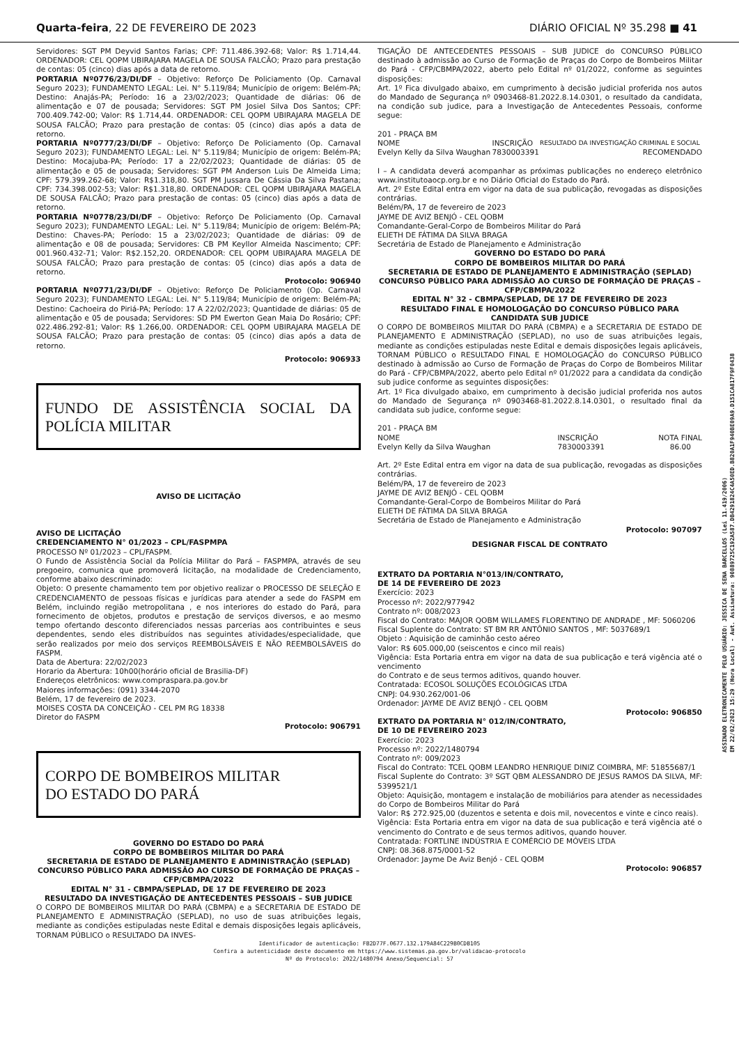Quarta-feira, 22 DE FEVEREIRO DE 2023 DIÁRIO OFICIAL Nº 35.298 ■ 41
Servidores: SGT PM Deyvid Santos Farias; CPF: 711.486.392-68; Valor: R$ 1.714,44. ORDENADOR: CEL QOPM UBIRAJARA MAGELA DE SOUSA FALCÃO; Prazo para prestação de contas: 05 (cinco) dias após a data de retorno.
PORTARIA Nº0776/23/DI/DF – Objetivo: Reforço De Policiamento (Op. Carnaval Seguro 2023); FUNDAMENTO LEGAL: Lei. N° 5.119/84; Município de origem: Belém-PA; Destino: Anajás-PA; Período: 16 a 23/02/2023; Quantidade de diárias: 06 de alimentação e 07 de pousada; Servidores: SGT PM Josiel Silva Dos Santos; CPF: 700.409.742-00; Valor: R$ 1.714,44. ORDENADOR: CEL QOPM UBIRAJARA MAGELA DE SOUSA FALCÃO; Prazo para prestação de contas: 05 (cinco) dias após a data de retorno.
PORTARIA Nº0777/23/DI/DF – Objetivo: Reforço De Policiamento (Op. Carnaval Seguro 2023); FUNDAMENTO LEGAL: Lei. N° 5.119/84; Município de origem: Belém-PA; Destino: Mocajuba-PA; Período: 17 a 22/02/2023; Quantidade de diárias: 05 de alimentação e 05 de pousada; Servidores: SGT PM Anderson Luis De Almeida Lima; CPF: 579.399.262-68; Valor: R$1.318,80. SGT PM Jussara De Cássia Da Silva Pastana; CPF: 734.398.002-53; Valor: R$1.318,80. ORDENADOR: CEL QOPM UBIRAJARA MAGELA DE SOUSA FALCÃO; Prazo para prestação de contas: 05 (cinco) dias após a data de retorno.
PORTARIA Nº0778/23/DI/DF – Objetivo: Reforço De Policiamento (Op. Carnaval Seguro 2023); FUNDAMENTO LEGAL: Lei. N° 5.119/84; Município de origem: Belém-PA; Destino: Chaves-PA; Período: 15 a 23/02/2023; Quantidade de diárias: 09 de alimentação e 08 de pousada; Servidores: CB PM Keyllor Almeida Nascimento; CPF: 001.960.432-71; Valor: R$2.152,20. ORDENADOR: CEL QOPM UBIRAJARA MAGELA DE SOUSA FALCÃO; Prazo para prestação de contas: 05 (cinco) dias após a data de retorno.
Protocolo: 906940
PORTARIA Nº0771/23/DI/DF – Objetivo: Reforço De Policiamento (Op. Carnaval Seguro 2023); FUNDAMENTO LEGAL: Lei. N° 5.119/84; Município de origem: Belém-PA; Destino: Cachoeira do Piriá-PA; Período: 17 A 22/02/2023; Quantidade de diárias: 05 de alimentação e 05 de pousada; Servidores: SD PM Ewerton Gean Maia Do Rosário; CPF: 022.486.292-81; Valor: R$ 1.266,00. ORDENADOR: CEL QOPM UBIRAJARA MAGELA DE SOUSA FALCÃO; Prazo para prestação de contas: 05 (cinco) dias após a data de retorno.
Protocolo: 906933
FUNDO DE ASSISTÊNCIA SOCIAL DA POLÍCIA MILITAR
AVISO DE LICITAÇÃO
AVISO DE LICITAÇÃO
CREDENCIAMENTO N° 01/2023 – CPL/FASPMPA
PROCESSO Nº 01/2023 – CPL/FASPM.
O Fundo de Assistência Social da Polícia Militar do Pará – FASPMPA, através de seu pregoeiro, comunica que promoverá licitação, na modalidade de Credenciamento, conforme abaixo descriminado:
Objeto: O presente chamamento tem por objetivo realizar o PROCESSO DE SELEÇÃO E CREDENCIAMENTO de pessoas físicas e jurídicas para atender a sede do FASPM em Belém, incluindo região metropolitana , e nos interiores do estado do Pará, para fornecimento de objetos, produtos e prestação de serviços diversos, e ao mesmo tempo ofertando desconto diferenciados nessas parcerias aos contribuintes e seus dependentes, sendo eles distribuídos nas seguintes atividades/especialidade, que serão realizados por meio dos serviços REEMBOLSÁVEIS E NÃO REEMBOLSÁVEIS do FASPM.
Data de Abertura: 22/02/2023
Horario da Abertura: 10h00(horário oficial de Brasilia-DF)
Endereços eletrônicos: www.compraspara.pa.gov.br
Maiores informações: (091) 3344-2070
Belém, 17 de fevereiro de 2023.
MOISES COSTA DA CONCEIÇÃO - CEL PM RG 18338
Diretor do FASPM
Protocolo: 906791
CORPO DE BOMBEIROS MILITAR
DO ESTADO DO PARÁ
GOVERNO DO ESTADO DO PARÁ
CORPO DE BOMBEIROS MILITAR DO PARÁ
SECRETARIA DE ESTADO DE PLANEJAMENTO E ADMINISTRAÇÃO (SEPLAD)
CONCURSO PÚBLICO PARA ADMISSÃO AO CURSO DE FORMAÇÃO DE PRAÇAS – CFP/CBMPA/2022
EDITAL N° 31 - CBMPA/SEPLAD, DE 17 DE FEVEREIRO DE 2023
RESULTADO DA INVESTIGAÇÃO DE ANTECEDENTES PESSOAIS – SUB JUDICE
O CORPO DE BOMBEIROS MILITAR DO PARÁ (CBMPA) e a SECRETARIA DE ESTADO DE PLANEJAMENTO E ADMINISTRAÇÃO (SEPLAD), no uso de suas atribuições legais, mediante as condições estipuladas neste Edital e demais disposições legais aplicáveis, TORNAM PÚBLICO o RESULTADO DA INVES-
TIGAÇÃO DE ANTECEDENTES PESSOAIS – SUB JUDICE do CONCURSO PÚBLICO destinado à admissão ao Curso de Formação de Praças do Corpo de Bombeiros Militar do Pará - CFP/CBMPA/2022, aberto pelo Edital nº 01/2022, conforme as seguintes disposições:
Art. 1º Fica divulgado abaixo, em cumprimento à decisão judicial proferida nos autos do Mandado de Segurança nº 0903468-81.2022.8.14.0301, o resultado da candidata, na condição sub judice, para a Investigação de Antecedentes Pessoais, conforme segue:
201 - PRAÇA BM
| NOME | INSCRIÇÃO | RESULTADO DA INVESTIGAÇÃO CRIMINAL E SOCIAL |
| Evelyn Kelly da Silva Waughan | 7830003391 | RECOMENDADO |
I – A candidata deverá acompanhar as próximas publicações no endereço eletrônico www.institutoaocp.org.br e no Diário Oficial do Estado do Pará.
Art. 2º Este Edital entra em vigor na data de sua publicação, revogadas as disposições contrárias.
Belém/PA, 17 de fevereiro de 2023
JAYME DE AVIZ BENJÓ - CEL QOBM
Comandante-Geral-Corpo de Bombeiros Militar do Pará
ELIETH DE FÁTIMA DA SILVA BRAGA
Secretária de Estado de Planejamento e Administração
GOVERNO DO ESTADO DO PARÁ
CORPO DE BOMBEIROS MILITAR DO PARÁ
SECRETARIA DE ESTADO DE PLANEJAMENTO E ADMINISTRAÇÃO (SEPLAD)
CONCURSO PÚBLICO PARA ADMISSÃO AO CURSO DE FORMAÇÃO DE PRAÇAS – CFP/CBMPA/2022
EDITAL N° 32 - CBMPA/SEPLAD, DE 17 DE FEVEREIRO DE 2023
RESULTADO FINAL E HOMOLOGAÇÃO DO CONCURSO PÚBLICO PARA CANDIDATA SUB JUDICE
O CORPO DE BOMBEIROS MILITAR DO PARÁ (CBMPA) e a SECRETARIA DE ESTADO DE PLANEJAMENTO E ADMINISTRAÇÃO (SEPLAD), no uso de suas atribuições legais, mediante as condições estipuladas neste Edital e demais disposições legais aplicáveis, TORNAM PÚBLICO o RESULTADO FINAL E HOMOLOGAÇÃO do CONCURSO PÚBLICO destinado à admissão ao Curso de Formação de Praças do Corpo de Bombeiros Militar do Pará - CFP/CBMPA/2022, aberto pelo Edital nº 01/2022 para a candidata da condição sub judice conforme as seguintes disposições:
Art. 1º Fica divulgado abaixo, em cumprimento à decisão judicial proferida nos autos do Mandado de Segurança nº 0903468-81.2022.8.14.0301, o resultado final da candidata sub judice, conforme segue:
201 - PRAÇA BM
| NOME | INSCRIÇÃO | NOTA FINAL |
| Evelyn Kelly da Silva Waughan | 7830003391 | 86.00 |
Art. 2º Este Edital entra em vigor na data de sua publicação, revogadas as disposições contrárias.
Belém/PA, 17 de fevereiro de 2023
JAYME DE AVIZ BENJÓ - CEL QOBM
Comandante-Geral-Corpo de Bombeiros Militar do Pará
ELIETH DE FÁTIMA DA SILVA BRAGA
Secretária de Estado de Planejamento e Administração
Protocolo: 907097
DESIGNAR FISCAL DE CONTRATO
EXTRATO DA PORTARIA N°013/IN/CONTRATO,
DE 14 DE FEVEREIRO DE 2023
Exercício: 2023
Processo nº: 2022/977942
Contrato nº: 008/2023
Fiscal do Contrato: MAJOR QOBM WILLAMES FLORENTINO DE ANDRADE , MF: 5060206
Fiscal Suplente do Contrato: ST BM RR ANTÔNIO SANTOS , MF: 5037689/1
Objeto : Aquisição de caminhão cesto aéreo
Valor: R$ 605.000,00 (seiscentos e cinco mil reais)
Vigência: Esta Portaria entra em vigor na data de sua publicação e terá vigência até o vencimento
do Contrato e de seus termos aditivos, quando houver.
Contratada: ECOSOL SOLUÇÕES ECOLÓGICAS LTDA
CNPJ: 04.930.262/001-06
Ordenador: JAYME DE AVIZ BENJÓ - CEL QOBM
Protocolo: 906850
EXTRATO DA PORTARIA N° 012/IN/CONTRATO,
DE 10 DE FEVEREIRO 2023
Exercício: 2023
Processo nº: 2022/1480794
Contrato nº: 009/2023
Fiscal do Contrato: TCEL QOBM LEANDRO HENRIQUE DINIZ COIMBRA, MF: 51855687/1
Fiscal Suplente do Contrato: 3º SGT QBM ALESSANDRO DE JESUS RAMOS DA SILVA, MF: 5399521/1
Objeto: Aquisição, montagem e instalação de mobiliários para atender as necessidades do Corpo de Bombeiros Militar do Pará
Valor: R$ 272.925,00 (duzentos e setenta e dois mil, novecentos e vinte e cinco reais).
Vigência: Esta Portaria entra em vigor na data de sua publicação e terá vigência até o vencimento do Contrato e de seus termos aditivos, quando houver.
Contratada: FORTLINE INDÚSTRIA E COMÉRCIO DE MÓVEIS LTDA
CNPJ: 08.368.875/0001-52
Ordenador: Jayme De Aviz Benjó - CEL QOBM
Protocolo: 906857
Identificador de autenticação: FB2D77F.0677.132.179A84C229B0CDB105
Confira a autenticidade deste documento em https://www.sistemas.pa.gov.br/validacao-protocolo
Nº do Protocolo: 2022/1480794 Anexo/Sequencial: 57
ASSINADO ELETRONICAMENTE PELO USUÁRIO: JESSICA DE SENA BARCELLOS (Lei 11.419/2006)
EM 22/02/2023 15:29 (Hora Local) - Aut. Assinatura: 90889725C192A587.DB4291824C4A50ED.B820A1F940BE09A9.D151CA817F9F0438